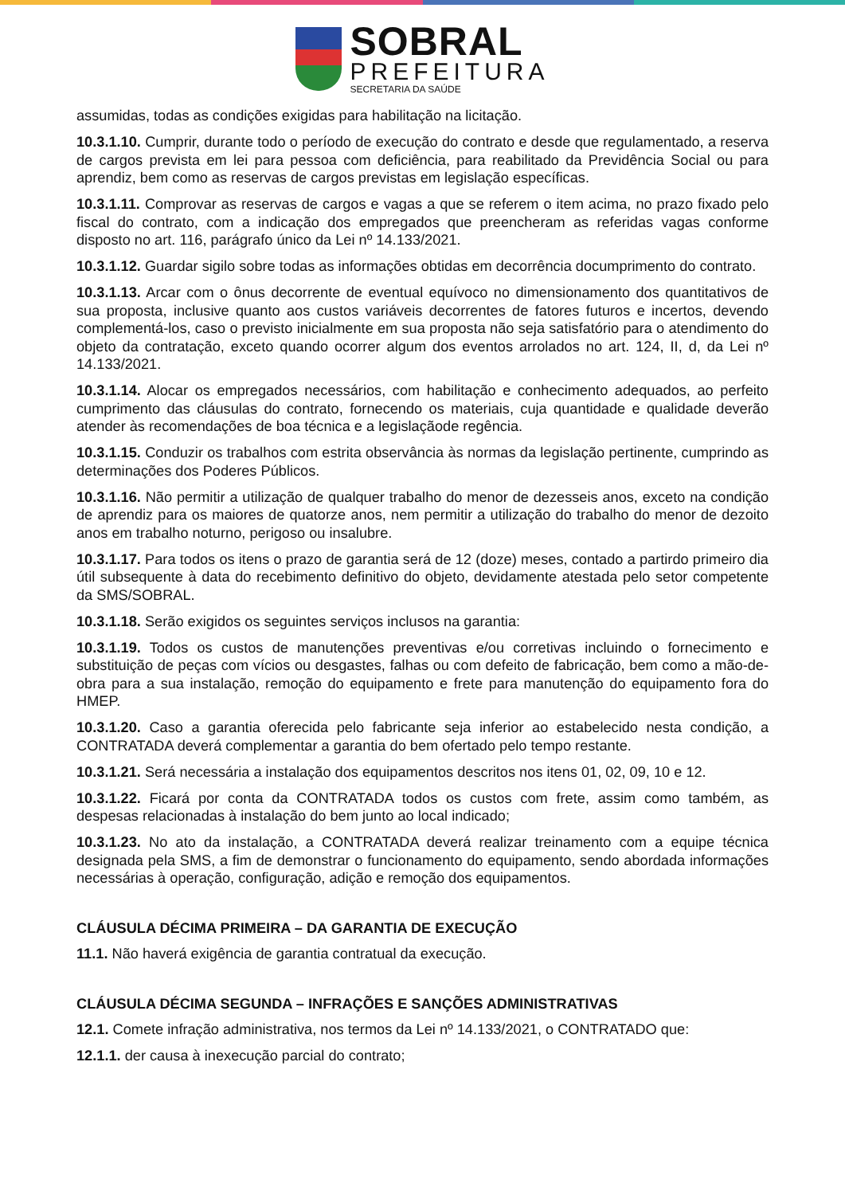SOBRAL
PREFEITURA
SECRETARIA DA SAÚDE
assumidas, todas as condições exigidas para habilitação na licitação.
10.3.1.10. Cumprir, durante todo o período de execução do contrato e desde que regulamentado, a reserva de cargos prevista em lei para pessoa com deficiência, para reabilitado da Previdência Social ou para aprendiz, bem como as reservas de cargos previstas em legislação específicas.
10.3.1.11. Comprovar as reservas de cargos e vagas a que se referem o item acima, no prazo fixado pelo fiscal do contrato, com a indicação dos empregados que preencheram as referidas vagas conforme disposto no art. 116, parágrafo único da Lei nº 14.133/2021.
10.3.1.12. Guardar sigilo sobre todas as informações obtidas em decorrência documprimento do contrato.
10.3.1.13. Arcar com o ônus decorrente de eventual equívoco no dimensionamento dos quantitativos de sua proposta, inclusive quanto aos custos variáveis decorrentes de fatores futuros e incertos, devendo complementá-los, caso o previsto inicialmente em sua proposta não seja satisfatório para o atendimento do objeto da contratação, exceto quando ocorrer algum dos eventos arrolados no art. 124, II, d, da Lei nº 14.133/2021.
10.3.1.14. Alocar os empregados necessários, com habilitação e conhecimento adequados, ao perfeito cumprimento das cláusulas do contrato, fornecendo os materiais, cuja quantidade e qualidade deverão atender às recomendações de boa técnica e a legislaçãode regência.
10.3.1.15. Conduzir os trabalhos com estrita observância às normas da legislação pertinente, cumprindo as determinações dos Poderes Públicos.
10.3.1.16. Não permitir a utilização de qualquer trabalho do menor de dezesseis anos, exceto na condição de aprendiz para os maiores de quatorze anos, nem permitir a utilização do trabalho do menor de dezoito anos em trabalho noturno, perigoso ou insalubre.
10.3.1.17. Para todos os itens o prazo de garantia será de 12 (doze) meses, contado a partirdo primeiro dia útil subsequente à data do recebimento definitivo do objeto, devidamente atestada pelo setor competente da SMS/SOBRAL.
10.3.1.18. Serão exigidos os seguintes serviços inclusos na garantia:
10.3.1.19. Todos os custos de manutenções preventivas e/ou corretivas incluindo o fornecimento e substituição de peças com vícios ou desgastes, falhas ou com defeito de fabricação, bem como a mão-de-obra para a sua instalação, remoção do equipamento e frete para manutenção do equipamento fora do HMEP.
10.3.1.20. Caso a garantia oferecida pelo fabricante seja inferior ao estabelecido nesta condição, a CONTRATADA deverá complementar a garantia do bem ofertado pelo tempo restante.
10.3.1.21. Será necessária a instalação dos equipamentos descritos nos itens 01, 02, 09, 10 e 12.
10.3.1.22. Ficará por conta da CONTRATADA todos os custos com frete, assim como também, as despesas relacionadas à instalação do bem junto ao local indicado;
10.3.1.23. No ato da instalação, a CONTRATADA deverá realizar treinamento com a equipe técnica designada pela SMS, a fim de demonstrar o funcionamento do equipamento, sendo abordada informações necessárias à operação, configuração, adição e remoção dos equipamentos.
CLÁUSULA DÉCIMA PRIMEIRA – DA GARANTIA DE EXECUÇÃO
11.1. Não haverá exigência de garantia contratual da execução.
CLÁUSULA DÉCIMA SEGUNDA – INFRAÇÕES E SANÇÕES ADMINISTRATIVAS
12.1. Comete infração administrativa, nos termos da Lei nº 14.133/2021, o CONTRATADO que:
12.1.1. der causa à inexecução parcial do contrato;